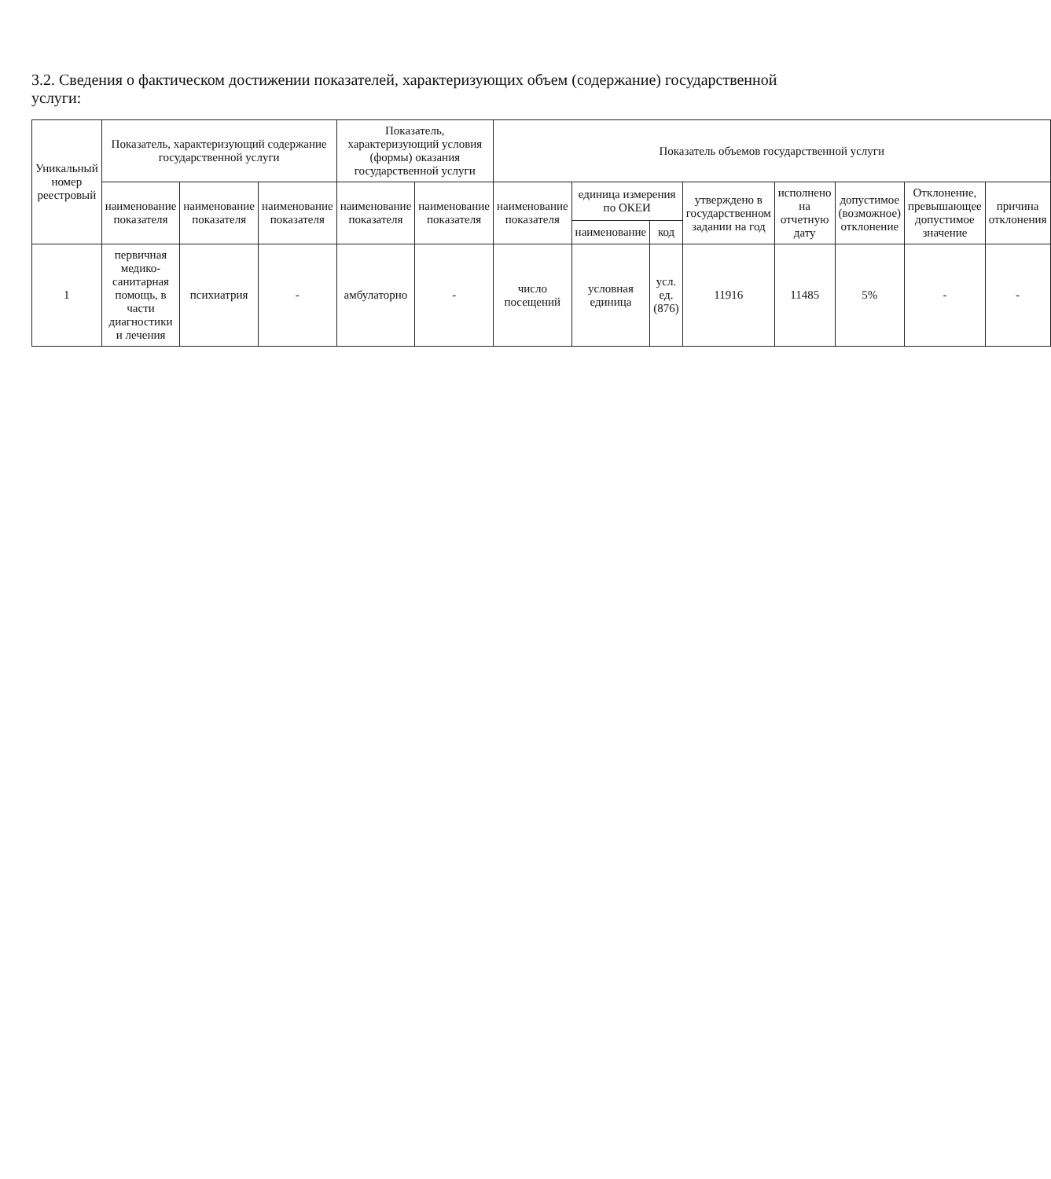3.2. Сведения о фактическом достижении показателей, характеризующих объем (содержание) государственной услуги:
| Уникальный номер реестровый | Показатель, характеризующий содержание государственной услуги | | | Показатель, характеризующий условия (формы) оказания государственной услуги | | Показатель объемов государственной услуги | | | | | | | |
| --- | --- | --- | --- | --- | --- | --- | --- | --- | --- | --- | --- | --- | --- |
| | наименование показателя | наименование показателя | наименование показателя | наименование показателя | наименование показателя | наименование показателя | единица измерения по ОКЕИ | | утверждено в государственном задании на год | исполнено на отчетную дату | допустимое (возможное) отклонение | Отклонение, превышающее допустимое значение | причина отклонения |
| | | | | | | | наименование | код | | | | | |
| 1 | первичная медико-санитарная помощь, в части диагностики и лечения | психиатрия | - | амбулаторно | - | число посещений | условная единица | усл. ед. (876) | 11916 | 11485 | 5% | - | - |